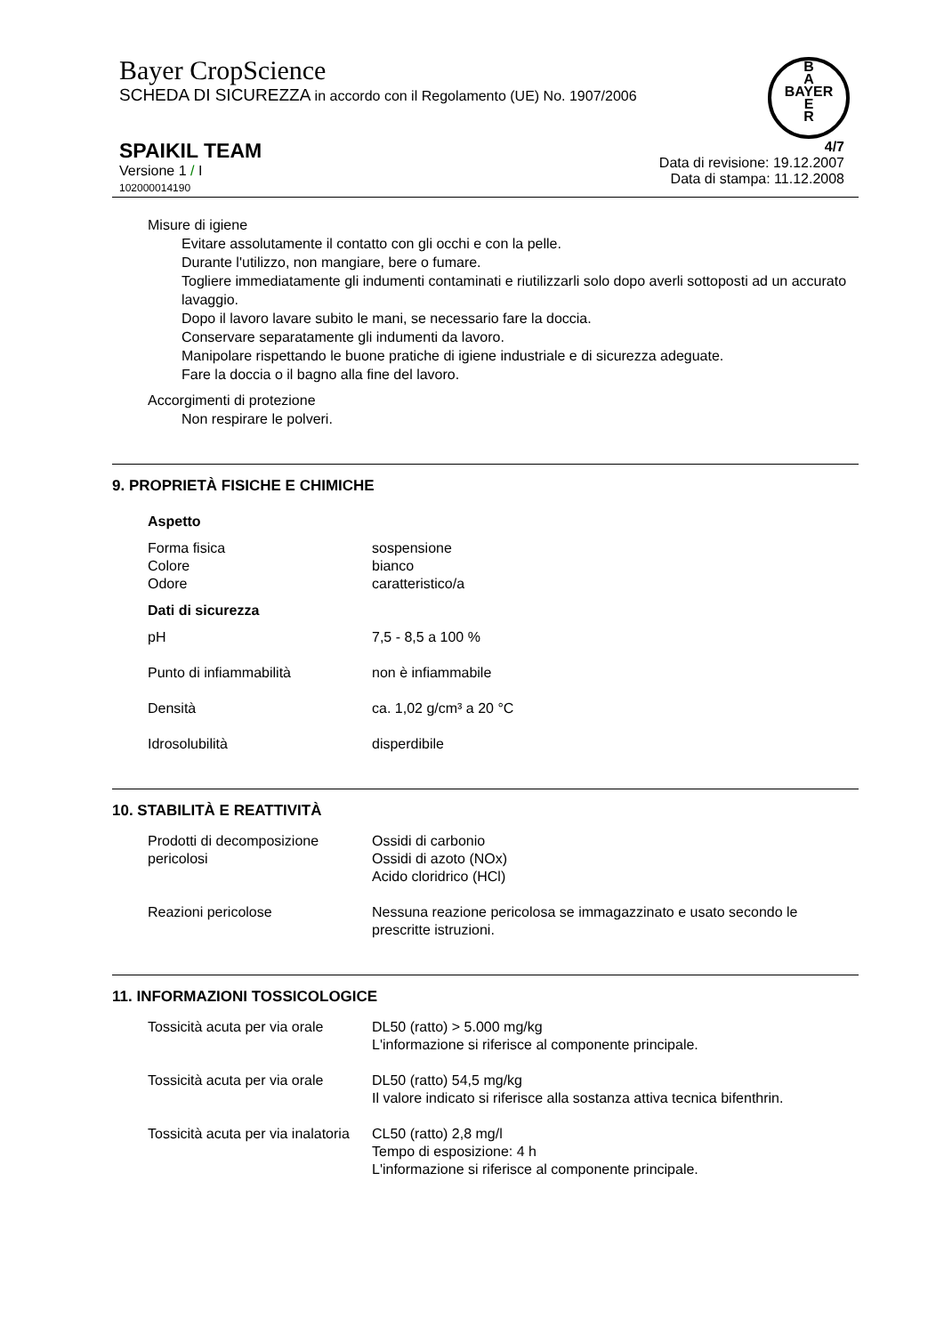Bayer CropScience
SCHEDA DI SICUREZZA in accordo con il Regolamento (UE) No. 1907/2006
B
A
BAYER
E
R
SPAIKIL TEAM
Versione 1 / I
102000014190
4/7
Data di revisione: 19.12.2007
Data di stampa: 11.12.2008
Misure di igiene
Evitare assolutamente il contatto con gli occhi e con la pelle.
Durante l'utilizzo, non mangiare, bere o fumare.
Togliere immediatamente gli indumenti contaminati e riutilizzarli solo dopo averli sottoposti ad un accurato lavaggio.
Dopo il lavoro lavare subito le mani, se necessario fare la doccia.
Conservare separatamente gli indumenti da lavoro.
Manipolare rispettando le buone pratiche di igiene industriale e di sicurezza adeguate.
Fare la doccia o il bagno alla fine del lavoro.
Accorgimenti di protezione
Non respirare le polveri.
9. PROPRIETÀ FISICHE E CHIMICHE
| Aspetto | |
| Forma fisica | sospensione |
| Colore | bianco |
| Odore | caratteristico/a |
| Dati di sicurezza | |
| pH | 7,5 - 8,5 a 100 % |
| Punto di infiammabilità | non è infiammabile |
| Densità | ca. 1,02 g/cm³ a 20 °C |
| Idrosolubilità | disperdibile |
10. STABILITÀ E REATTIVITÀ
| Prodotti di decomposizione pericolosi | Ossidi di carbonio Ossidi di azoto (NOx) Acido cloridrico (HCl) |
| Reazioni pericolose | Nessuna reazione pericolosa se immagazzinato e usato secondo le prescritte istruzioni. |
11. INFORMAZIONI TOSSICOLOGICE
| Tossicità acuta per via orale | DL50 (ratto) > 5.000 mg/kg L'informazione si riferisce al componente principale. |
| Tossicità acuta per via orale | DL50 (ratto) 54,5 mg/kg Il valore indicato si riferisce alla sostanza attiva tecnica bifenthrin. |
| Tossicità acuta per via inalatoria | CL50 (ratto) 2,8 mg/l Tempo di esposizione: 4 h L'informazione si riferisce al componente principale. |